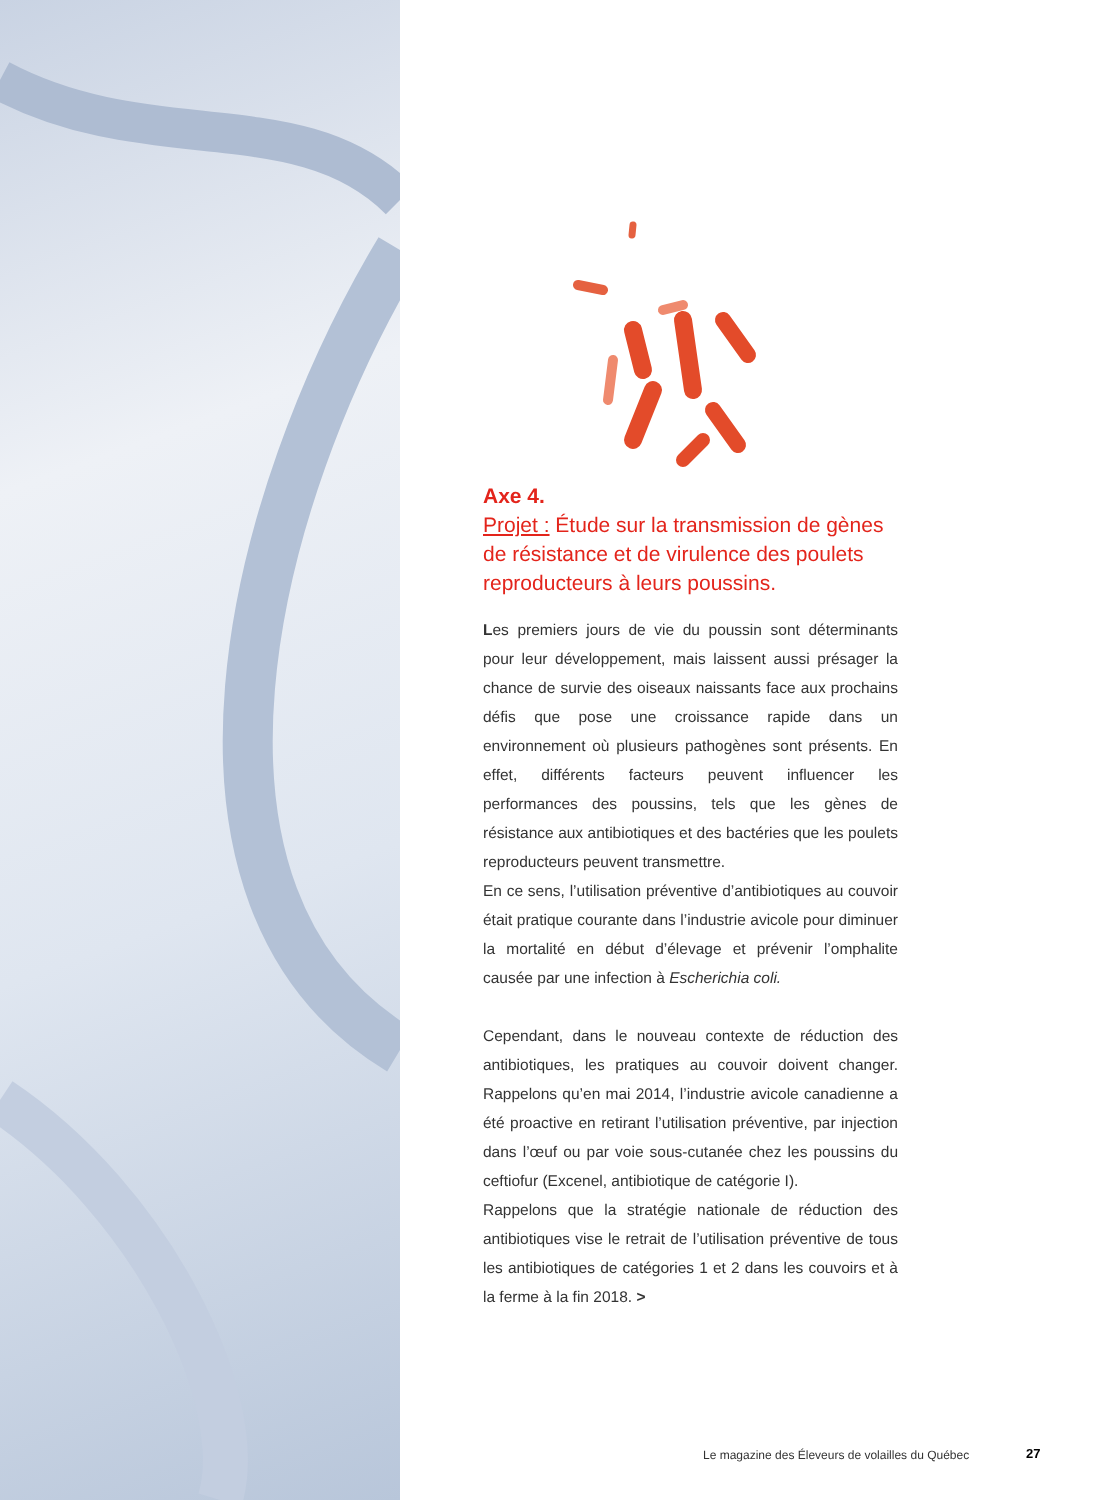Axe 4.
Projet : Étude sur la transmission de gènes de résistance et de virulence des poulets reproducteurs à leurs poussins.
Les premiers jours de vie du poussin sont déterminants pour leur développement, mais laissent aussi présager la chance de survie des oiseaux naissants face aux prochains défis que pose une croissance rapide dans un environnement où plusieurs pathogènes sont présents. En effet, différents facteurs peuvent influencer les performances des poussins, tels que les gènes de résistance aux antibiotiques et des bactéries que les poulets reproducteurs peuvent transmettre.
En ce sens, l’utilisation préventive d’antibiotiques au couvoir était pratique courante dans l’industrie avicole pour diminuer la mortalité en début d’élevage et prévenir l’omphalite causée par une infection à Escherichia coli.
Cependant, dans le nouveau contexte de réduction des antibiotiques, les pratiques au couvoir doivent changer. Rappelons qu’en mai 2014, l’industrie avicole canadienne a été proactive en retirant l’utilisation préventive, par injection dans l’œuf ou par voie sous-cutanée chez les poussins du ceftiofur (Excenel, antibiotique de catégorie I).
Rappelons que la stratégie nationale de réduction des antibiotiques vise le retrait de l’utilisation préventive de tous les antibiotiques de catégories 1 et 2 dans les couvoirs et à la ferme à la fin 2018. >
Le magazine des Éleveurs de volailles du Québec
27